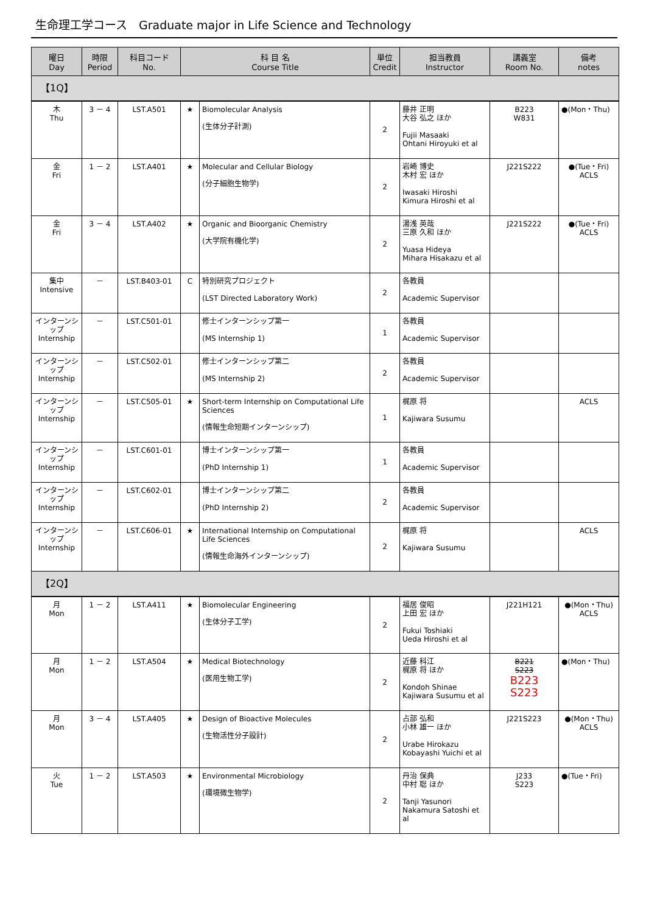生命理工学コース　Graduate major in Life Science and Technology
| 曜日 Day | 時限 Period | 科目コード No. | 科 目 名 Course Title | | 単位 Credit | 担当教員 Instructor | 講義室 Room No. | 備考 notes |
| --- | --- | --- | --- | --- | --- | --- | --- | --- |
| 【1Q】 | | | | | | | | |
| 木 Thu | 3 － 4 | LST.A501 | ★ | Biomolecular Analysis (生体分子計測) | 2 | 藤井 正明 大谷 弘之 ほか Fujii Masaaki Ohtani Hiroyuki et al | B223 W831 | ●(Mon・Thu) |
| 金 Fri | 1 － 2 | LST.A401 | ★ | Molecular and Cellular Biology (分子細胞生物学) | 2 | 岩崎 博史 木村 宏 ほか Iwasaki Hiroshi Kimura Hiroshi et al | J221S222 | ●(Tue・Fri) ACLS |
| 金 Fri | 3 － 4 | LST.A402 | ★ | Organic and Bioorganic Chemistry (大学院有機化学) | 2 | 湯浅 英哉 三原 久和 ほか Yuasa Hideya Mihara Hisakazu et al | J221S222 | ●(Tue・Fri) ACLS |
| 集中 Intensive | － | LST.B403-01 | C | 特別研究プロジェクト (LST Directed Laboratory Work) | 2 | 各教員 Academic Supervisor | | |
| インターンシップ Internship | － | LST.C501-01 | | 修士インターンシップ第一 (MS Internship 1) | 1 | 各教員 Academic Supervisor | | |
| インターンシップ Internship | － | LST.C502-01 | | 修士インターンシップ第二 (MS Internship 2) | 2 | 各教員 Academic Supervisor | | |
| インターンシップ Internship | － | LST.C505-01 | ★ | Short-term Internship on Computational Life Sciences (情報生命短期インターンシップ) | 1 | 梶原 将 Kajiwara Susumu | | ACLS |
| インターンシップ Internship | － | LST.C601-01 | | 博士インターンシップ第一 (PhD Internship 1) | 1 | 各教員 Academic Supervisor | | |
| インターンシップ Internship | － | LST.C602-01 | | 博士インターンシップ第二 (PhD Internship 2) | 2 | 各教員 Academic Supervisor | | |
| インターンシップ Internship | － | LST.C606-01 | ★ | International Internship on Computational Life Sciences (情報生命海外インターンシップ) | 2 | 梶原 将 Kajiwara Susumu | | ACLS |
| 【2Q】 | | | | | | | | |
| 月 Mon | 1 － 2 | LST.A411 | ★ | Biomolecular Engineering (生体分子工学) | 2 | 福居 俊昭 上田 宏 ほか Fukui Toshiaki Ueda Hiroshi et al | J221H121 | ●(Mon・Thu) ACLS |
| 月 Mon | 1 － 2 | LST.A504 | ★ | Medical Biotechnology (医用生物工学) | 2 | 近藤 科江 梶原 将 ほか Kondoh Shinae Kajiwara Susumu et al | B221 S223 B223 S223 | ●(Mon・Thu) |
| 月 Mon | 3 － 4 | LST.A405 | ★ | Design of Bioactive Molecules (生物活性分子設計) | 2 | 占部 弘和 小林 雄一 ほか Urabe Hirokazu Kobayashi Yuichi et al | J221S223 | ●(Mon・Thu) ACLS |
| 火 Tue | 1 － 2 | LST.A503 | ★ | Environmental Microbiology (環境微生物学) | 2 | 丹治 保典 中村 聡 ほか Tanji Yasunori Nakamura Satoshi et al | J233 S223 | ●(Tue・Fri) |